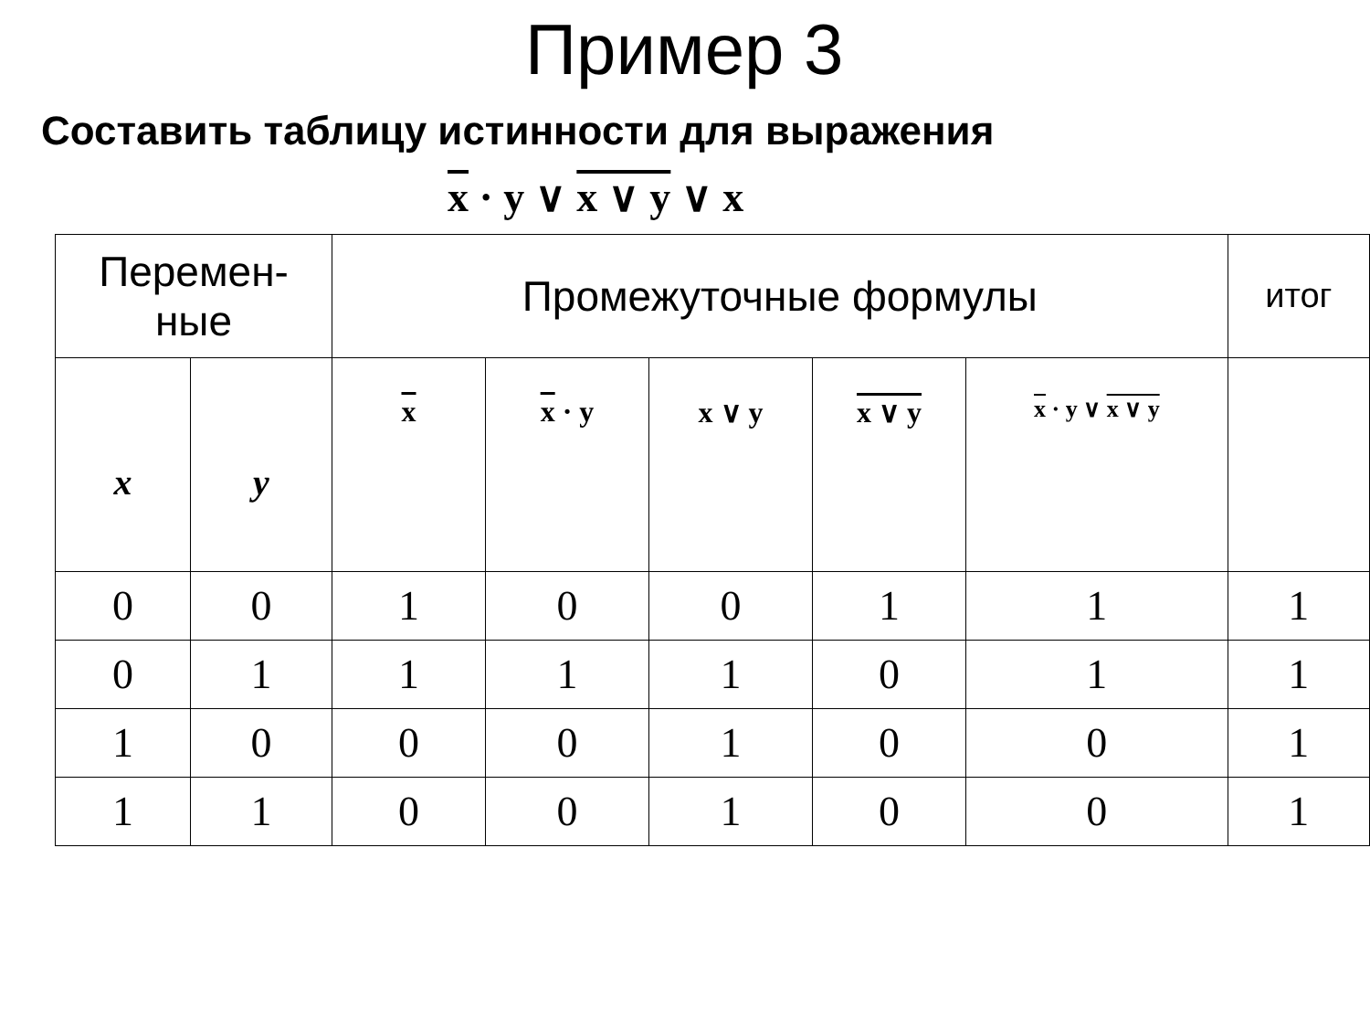Пример 3
Составить таблицу истинности для выражения
x · y ∨ x ∨ y ∨ x
| Перемен- ные | | Промежуточные формулы | | | | | итог |
| x | y | x | x · y | x ∨ y | x ∨ y | x · y ∨ x ∨ y | |
| 0 | 0 | 1 | 0 | 0 | 1 | 1 | 1 |
| 0 | 1 | 1 | 1 | 1 | 0 | 1 | 1 |
| 1 | 0 | 0 | 0 | 1 | 0 | 0 | 1 |
| 1 | 1 | 0 | 0 | 1 | 0 | 0 | 1 |